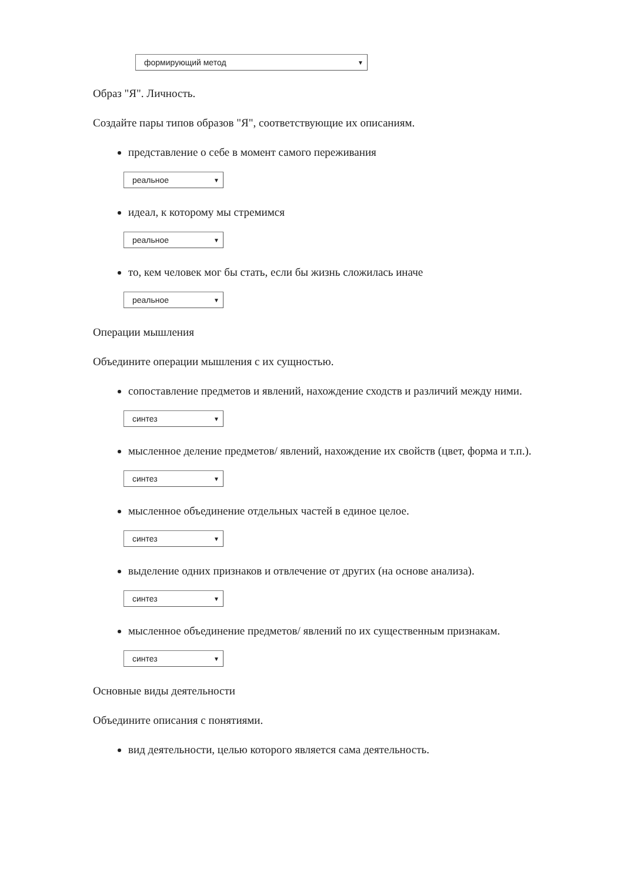формирующий метод ▼
Образ "Я". Личность.
Создайте пары типов образов "Я", соответствующие их описаниям.
представление о себе в момент самого переживания
реальное ▼
идеал, к которому мы стремимся
реальное ▼
то, кем человек мог бы стать, если бы жизнь сложилась иначе
реальное ▼
Операции мышления
Объедините операции мышления с их сущностью.
сопоставление предметов и явлений, нахождение сходств и различий между ними.
синтез ▼
мысленное деление предметов/ явлений, нахождение их свойств (цвет, форма и т.п.).
синтез ▼
мысленное объединение отдельных частей в единое целое.
синтез ▼
выделение одних признаков и отвлечение от других (на основе анализа).
синтез ▼
мысленное объединение предметов/ явлений по их существенным признакам.
синтез ▼
Основные виды деятельности
Объедините описания с понятиями.
вид деятельности, целью которого является сама деятельность.